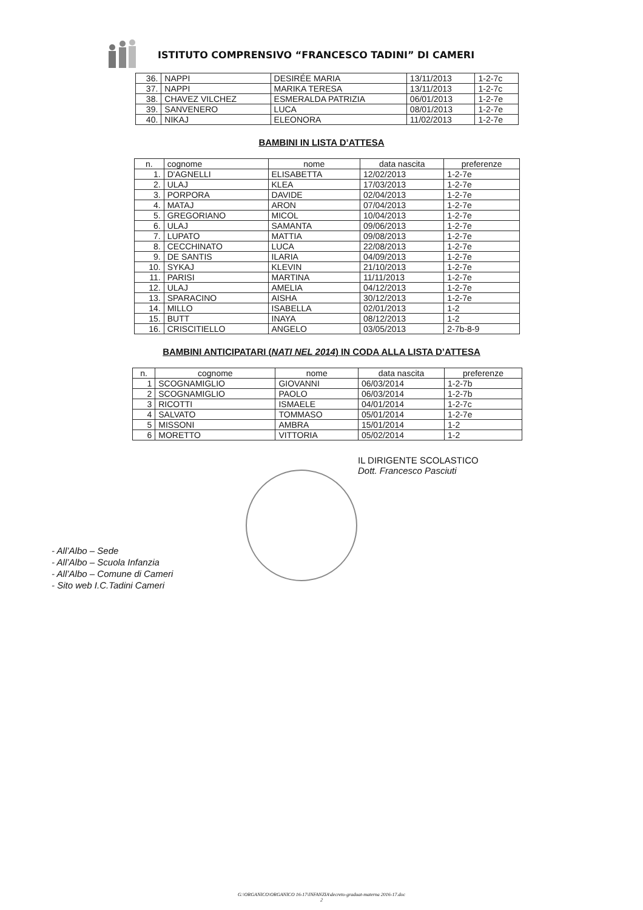ISTITUTO COMPRENSIVO “FRANCESCO TADINI” DI CAMERI
| 36. | NAPPI | DESIRÉE MARIA | 13/11/2013 | 1-2-7c |
| 37. | NAPPI | MARIKA TERESA | 13/11/2013 | 1-2-7c |
| 38. | CHAVEZ VILCHEZ | ESMERALDA PATRIZIA | 06/01/2013 | 1-2-7e |
| 39. | SANVENERO | LUCA | 08/01/2013 | 1-2-7e |
| 40. | NIKAJ | ELEONORA | 11/02/2013 | 1-2-7e |
BAMBINI IN LISTA D’ATTESA
| n. | cognome | nome | data nascita | preferenze |
| --- | --- | --- | --- | --- |
| 1. | D'AGNELLI | ELISABETTA | 12/02/2013 | 1-2-7e |
| 2. | ULAJ | KLEA | 17/03/2013 | 1-2-7e |
| 3. | PORPORA | DAVIDE | 02/04/2013 | 1-2-7e |
| 4. | MATAJ | ARON | 07/04/2013 | 1-2-7e |
| 5. | GREGORIANO | MICOL | 10/04/2013 | 1-2-7e |
| 6. | ULAJ | SAMANTA | 09/06/2013 | 1-2-7e |
| 7. | LUPATO | MATTIA | 09/08/2013 | 1-2-7e |
| 8. | CECCHINATO | LUCA | 22/08/2013 | 1-2-7e |
| 9. | DE SANTIS | ILARIA | 04/09/2013 | 1-2-7e |
| 10. | SYKAJ | KLEVIN | 21/10/2013 | 1-2-7e |
| 11. | PARISI | MARTINA | 11/11/2013 | 1-2-7e |
| 12. | ULAJ | AMELIA | 04/12/2013 | 1-2-7e |
| 13. | SPARACINO | AISHA | 30/12/2013 | 1-2-7e |
| 14. | MILLO | ISABELLA | 02/01/2013 | 1-2 |
| 15. | BUTT | INAYA | 08/12/2013 | 1-2 |
| 16. | CRISCITIELLO | ANGELO | 03/05/2013 | 2-7b-8-9 |
BAMBINI ANTICIPATARI (NATI NEL 2014) IN CODA ALLA LISTA D’ATTESA
| n. | cognome | nome | data nascita | preferenze |
| --- | --- | --- | --- | --- |
| 1 | SCOGNAMIGLIO | GIOVANNI | 06/03/2014 | 1-2-7b |
| 2 | SCOGNAMIGLIO | PAOLO | 06/03/2014 | 1-2-7b |
| 3 | RICOTTI | ISMAELE | 04/01/2014 | 1-2-7c |
| 4 | SALVATO | TOMMASO | 05/01/2014 | 1-2-7e |
| 5 | MISSONI | AMBRA | 15/01/2014 | 1-2 |
| 6 | MORETTO | VITTORIA | 05/02/2014 | 1-2 |
IL DIRIGENTE SCOLASTICO
Dott. Francesco Pasciuti
- All’Albo – Sede
- All’Albo – Scuola Infanzia
- All’Albo – Comune di Cameri
- Sito web I.C.Tadini Cameri
G:\ORGANICO\ORGANICO 16-17\INFANZIA\decreto-graduat-materna 2016-17.doc
2